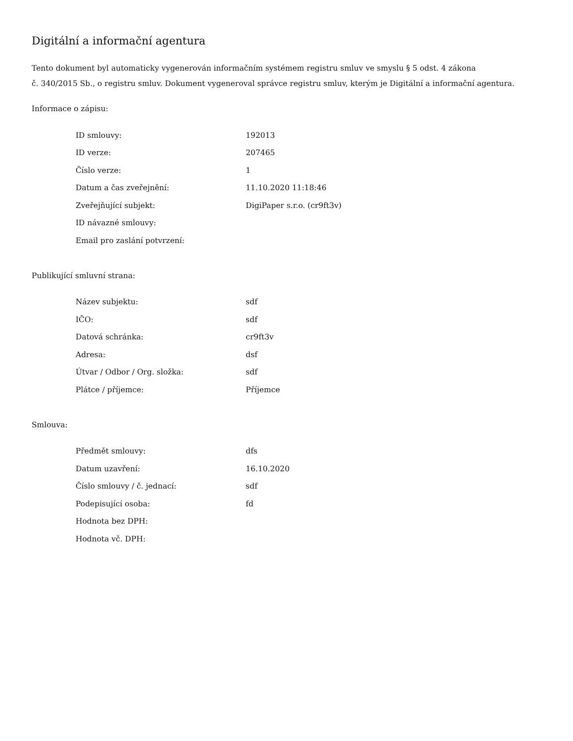Digitální a informační agentura
Tento dokument byl automaticky vygenerován informačním systémem registru smluv ve smyslu § 5 odst. 4 zákona
č. 340/2015 Sb., o registru smluv. Dokument vygeneroval správce registru smluv, kterým je Digitální a informační agentura.
Informace o zápisu:
| ID smlouvy: | 192013 |
| ID verze: | 207465 |
| Číslo verze: | 1 |
| Datum a čas zveřejnění: | 11.10.2020 11:18:46 |
| Zveřejňující subjekt: | DigiPaper s.r.o. (cr9ft3v) |
| ID návazné smlouvy: | |
| Email pro zaslání potvrzení: | |
Publikující smluvní strana:
| Název subjektu: | sdf |
| IČO: | sdf |
| Datová schránka: | cr9ft3v |
| Adresa: | dsf |
| Útvar / Odbor / Org. složka: | sdf |
| Plátce / příjemce: | Příjemce |
Smlouva:
| Předmět smlouvy: | dfs |
| Datum uzavření: | 16.10.2020 |
| Číslo smlouvy / č. jednací: | sdf |
| Podepisující osoba: | fd |
| Hodnota bez DPH: | |
| Hodnota vč. DPH: | |